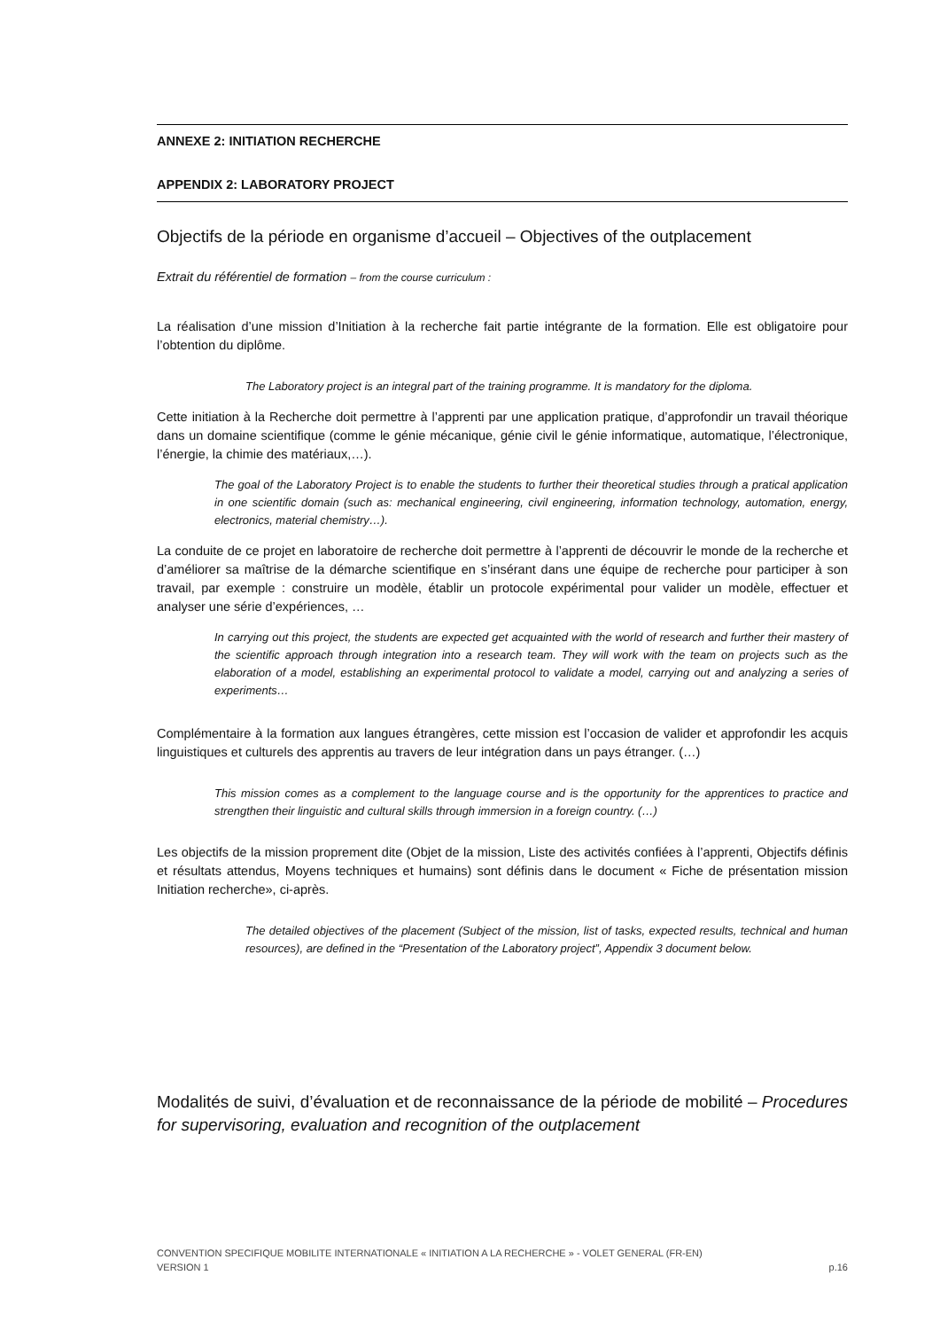ANNEXE 2: INITIATION RECHERCHE
APPENDIX 2: LABORATORY PROJECT
Objectifs de la période en organisme d’accueil – Objectives of the outplacement
Extrait du référentiel de formation – from the course curriculum :
La réalisation d’une mission d’Initiation à la recherche fait partie intégrante de la formation. Elle est obligatoire pour l’obtention du diplôme.
The Laboratory project is an integral part of the training programme. It is mandatory for the diploma.
Cette initiation à la Recherche doit permettre à l’apprenti par une application pratique, d’approfondir un travail théorique dans un domaine scientifique (comme le génie mécanique, génie civil le génie informatique, automatique, l’électronique, l’énergie, la chimie des matériaux,…).
The goal of the Laboratory Project is to enable the students to further their theoretical studies through a pratical application in one scientific domain (such as: mechanical engineering, civil engineering, information technology, automation, energy, electronics, material chemistry…).
La conduite de ce projet en laboratoire de recherche doit permettre à l’apprenti de découvrir le monde de la recherche et d’améliorer sa maîtrise de la démarche scientifique en s’insérant dans une équipe de recherche pour participer à son travail, par exemple : construire un modèle, établir un protocole expérimental pour valider un modèle, effectuer et analyser une série d’expériences, …
In carrying out this project, the students are expected get acquainted with the world of research and further their mastery of the scientific approach through integration into a research team. They will work with the team on projects such as the elaboration of a model, establishing an experimental protocol to validate a model, carrying out and analyzing a series of experiments…
Complémentaire à la formation aux langues étrangères, cette mission est l’occasion de valider et approfondir les acquis linguistiques et culturels des apprentis au travers de leur intégration dans un pays étranger. (…)
This mission comes as a complement to the language course and is the opportunity for the apprentices to practice and strengthen their linguistic and cultural skills through immersion in a foreign country. (…)
Les objectifs de la mission proprement dite (Objet de la mission, Liste des activités confiées à l’apprenti, Objectifs définis et résultats attendus, Moyens techniques et humains) sont définis dans le document « Fiche de présentation mission Initiation recherche», ci-après.
The detailed objectives of the placement (Subject of the mission, list of tasks, expected results, technical and human resources), are defined in the “Presentation of the Laboratory project”, Appendix 3 document below.
Modalités de suivi, d’évaluation et de reconnaissance de la période de mobilité – Procedures for supervisoring, evaluation and recognition of the outplacement
CONVENTION SPECIFIQUE MOBILITE INTERNATIONALE « INITIATION A LA RECHERCHE » - VOLET GENERAL (FR-EN)
VERSION 1 p.16